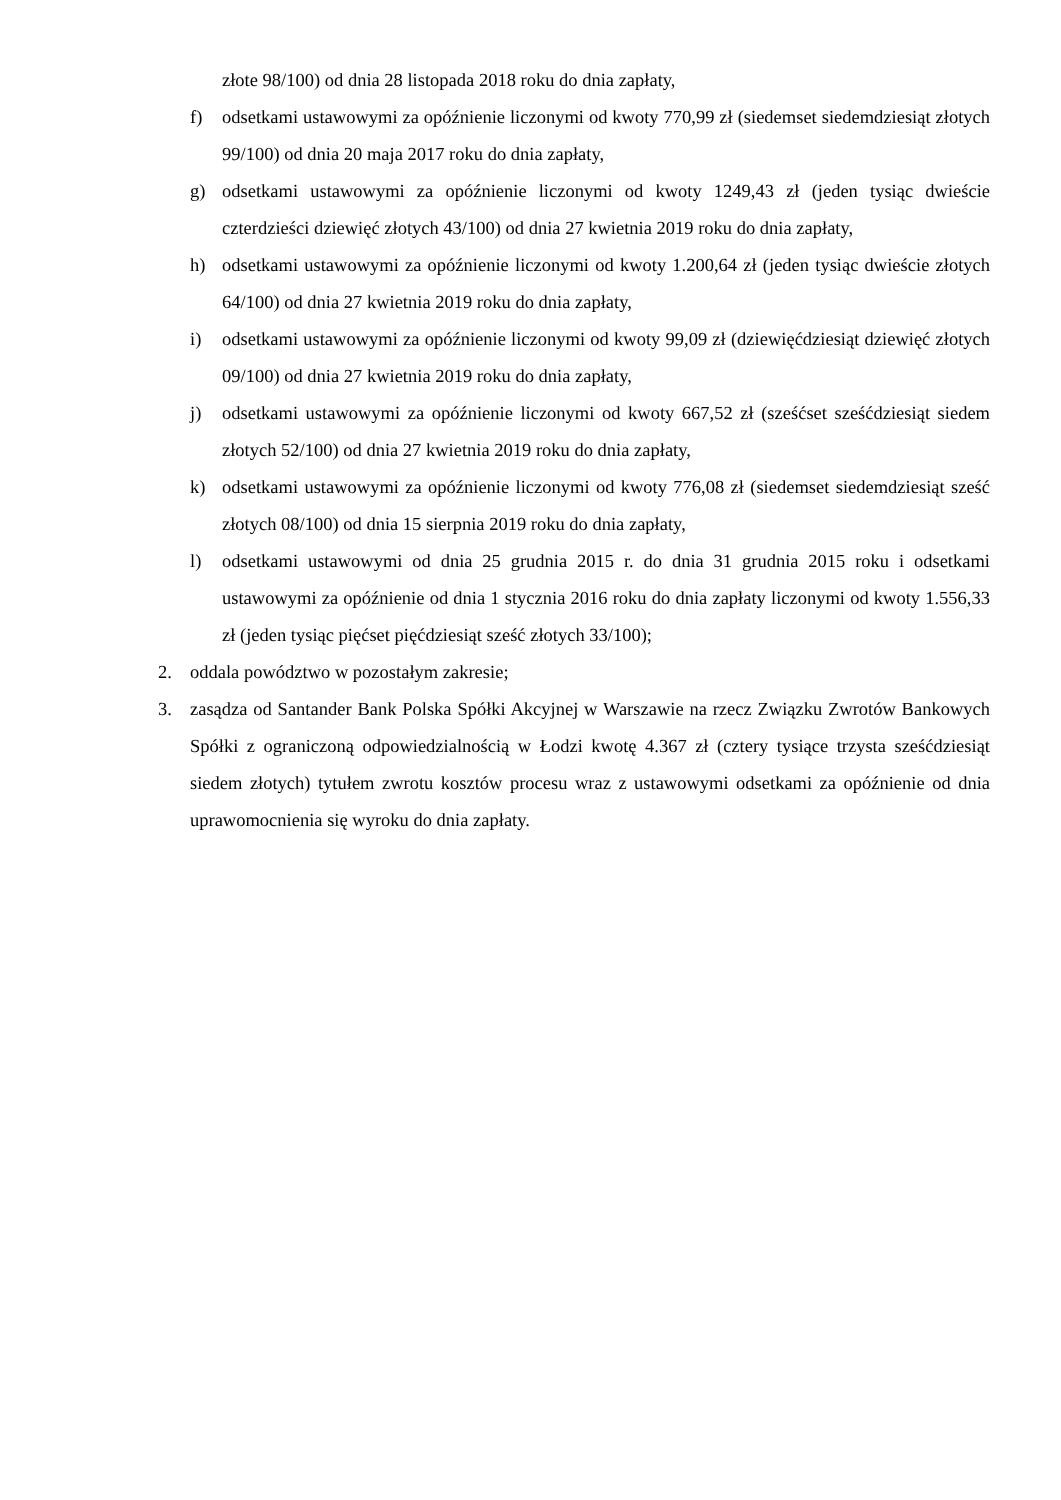złote 98/100) od dnia 28 listopada 2018 roku do dnia zapłaty,
f) odsetkami ustawowymi za opóźnienie liczonymi od kwoty 770,99 zł (siedemset siedemdziesiąt złotych 99/100) od dnia 20 maja 2017 roku do dnia zapłaty,
g) odsetkami ustawowymi za opóźnienie liczonymi od kwoty 1249,43 zł (jeden tysiąc dwieście czterdzieści dziewięć złotych 43/100) od dnia 27 kwietnia 2019 roku do dnia zapłaty,
h) odsetkami ustawowymi za opóźnienie liczonymi od kwoty 1.200,64 zł (jeden tysiąc dwieście złotych 64/100) od dnia 27 kwietnia 2019 roku do dnia zapłaty,
i) odsetkami ustawowymi za opóźnienie liczonymi od kwoty 99,09 zł (dziewięćdziesiąt dziewięć złotych 09/100) od dnia 27 kwietnia 2019 roku do dnia zapłaty,
j) odsetkami ustawowymi za opóźnienie liczonymi od kwoty 667,52 zł (sześćset sześćdziesiąt siedem złotych 52/100) od dnia 27 kwietnia 2019 roku do dnia zapłaty,
k) odsetkami ustawowymi za opóźnienie liczonymi od kwoty 776,08 zł (siedemset siedemdziesiąt sześć złotych 08/100) od dnia 15 sierpnia 2019 roku do dnia zapłaty,
l) odsetkami ustawowymi od dnia 25 grudnia 2015 r. do dnia 31 grudnia 2015 roku i odsetkami ustawowymi za opóźnienie od dnia 1 stycznia 2016 roku do dnia zapłaty liczonymi od kwoty 1.556,33 zł (jeden tysiąc pięćset pięćdziesiąt sześć złotych 33/100);
2. oddala powództwo w pozostałym zakresie;
3. zasądza od Santander Bank Polska Spółki Akcyjnej w Warszawie na rzecz Związku Zwrotów Bankowych Spółki z ograniczoną odpowiedzialnością w Łodzi kwotę 4.367 zł (cztery tysiące trzysta sześćdziesiąt siedem złotych) tytułem zwrotu kosztów procesu wraz z ustawowymi odsetkami za opóźnienie od dnia uprawomocnienia się wyroku do dnia zapłaty.